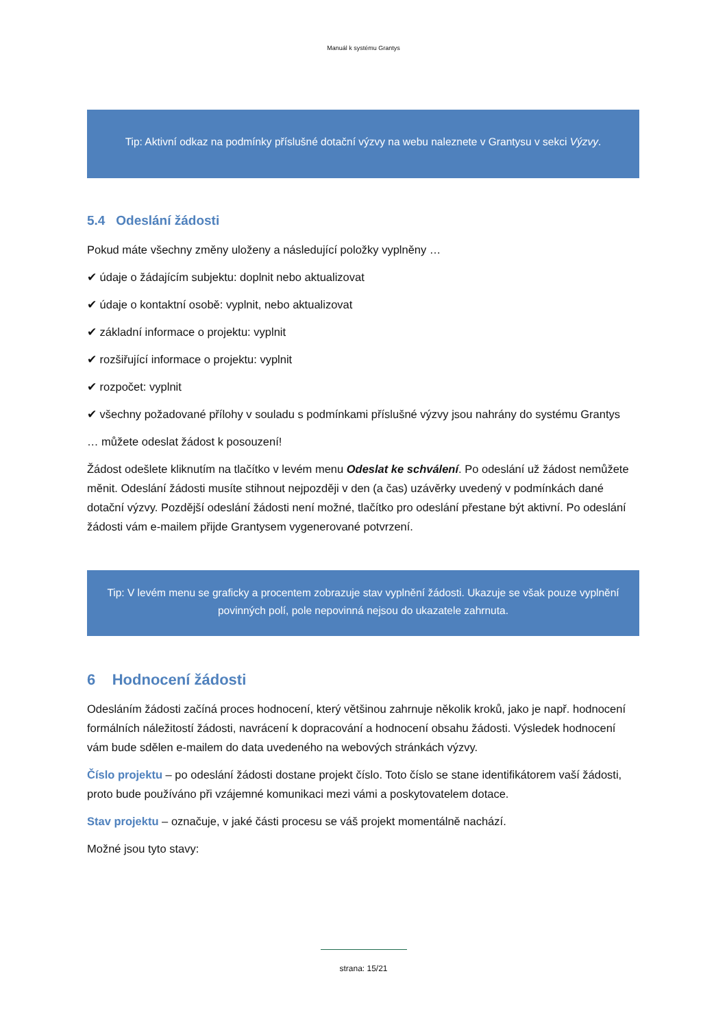Manuál k systému Grantys
Tip: Aktivní odkaz na podmínky příslušné dotační výzvy na webu naleznete v Grantysu v sekci Výzvy.
5.4 Odeslání žádosti
Pokud máte všechny změny uloženy a následující položky vyplněny …
✔ údaje o žádajícím subjektu: doplnit nebo aktualizovat
✔ údaje o kontaktní osobě: vyplnit, nebo aktualizovat
✔ základní informace o projektu: vyplnit
✔ rozšiřující informace o projektu: vyplnit
✔ rozpočet: vyplnit
✔ všechny požadované přílohy v souladu s podmínkami příslušné výzvy jsou nahrány do systému Grantys
… můžete odeslat žádost k posouzení!
Žádost odešlete kliknutím na tlačítko v levém menu Odeslat ke schválení. Po odeslání už žádost nemůžete měnit. Odeslání žádosti musíte stihnout nejpozději v den (a čas) uzávěrky uvedený v podmínkách dané dotační výzvy. Pozdější odeslání žádosti není možné, tlačítko pro odeslání přestane být aktivní. Po odeslání žádosti vám e-mailem přijde Grantysem vygenerované potvrzení.
Tip: V levém menu se graficky a procentem zobrazuje stav vyplnění žádosti. Ukazuje se však pouze vyplnění povinných polí, pole nepovinná nejsou do ukazatele zahrnuta.
6 Hodnocení žádosti
Odesláním žádosti začíná proces hodnocení, který většinou zahrnuje několik kroků, jako je např. hodnocení formálních náležitostí žádosti, navrácení k dopracování a hodnocení obsahu žádosti. Výsledek hodnocení vám bude sdělen e-mailem do data uvedeného na webových stránkách výzvy.
Číslo projektu – po odeslání žádosti dostane projekt číslo. Toto číslo se stane identifikátorem vaší žádosti, proto bude používáno při vzájemné komunikaci mezi vámi a poskytovatelem dotace.
Stav projektu – označuje, v jaké části procesu se váš projekt momentálně nachází.
Možné jsou tyto stavy:
strana: 15/21